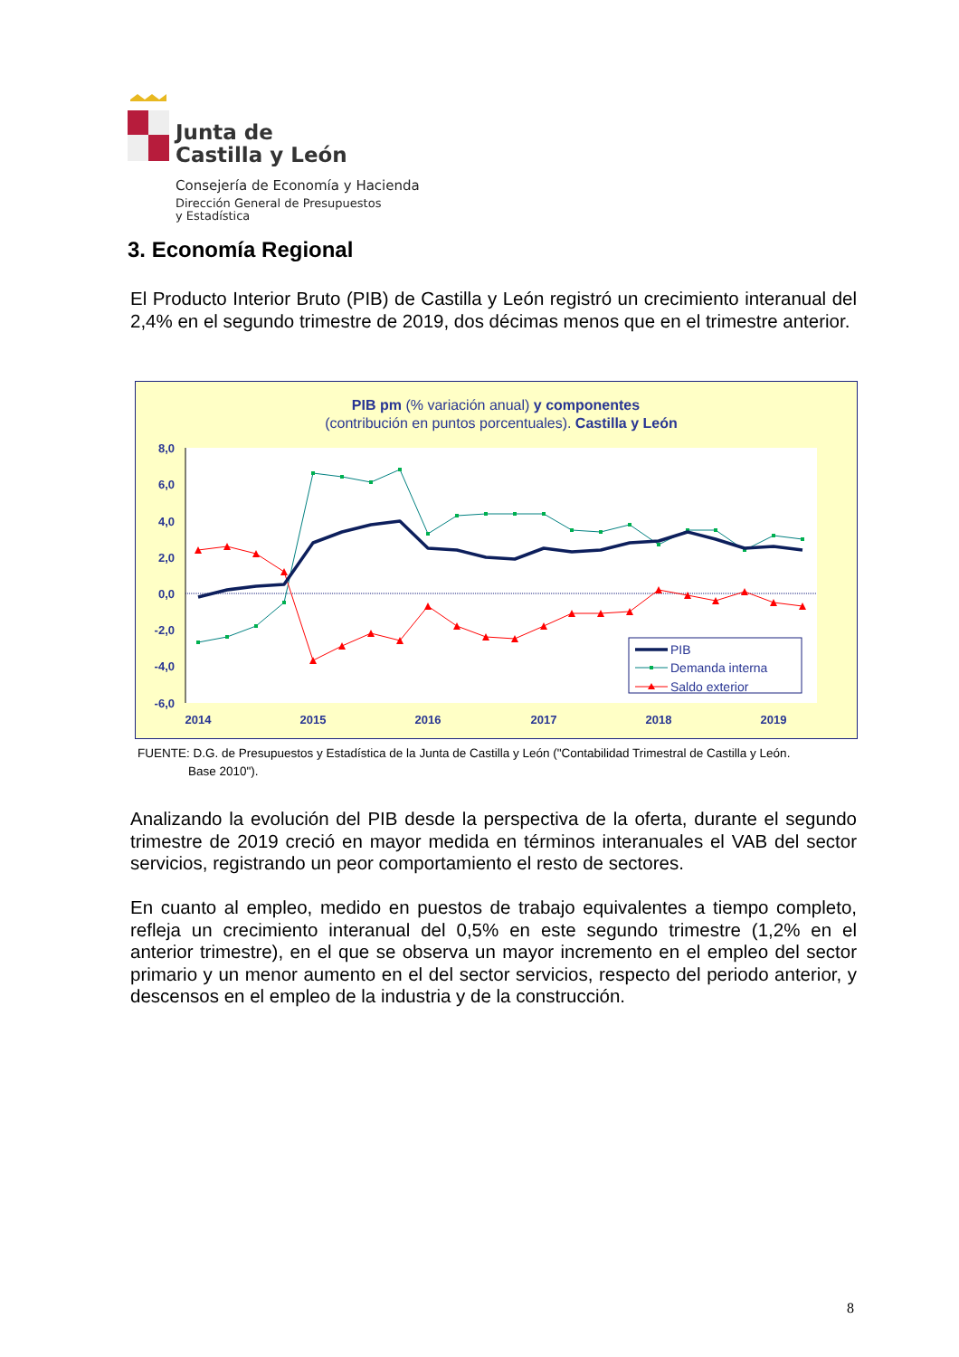Junta de
Castilla y León
Consejería de Economía y Hacienda
Dirección General de Presupuestos
y Estadística
3. Economía Regional
El Producto Interior Bruto (PIB) de Castilla y León registró un crecimiento interanual del 2,4% en el segundo trimestre de 2019, dos décimas menos que en el trimestre anterior.
PIB pm (% variación anual) y componentes
(contribución en puntos porcentuales). Castilla y León
8,0
6,0
4,0
2,0
0,0
-2,0
-4,0
-6,0
2014
2015
2016
2017
2018
2019
PIB
Demanda interna
Saldo exterior
FUENTE: D.G. de Presupuestos y Estadística de la Junta de Castilla y León ("Contabilidad Trimestral de Castilla y León.
Base 2010").
Analizando la evolución del PIB desde la perspectiva de la oferta, durante el segundo trimestre de 2019 creció en mayor medida en términos interanuales el VAB del sector servicios, registrando un peor comportamiento el resto de sectores.
En cuanto al empleo, medido en puestos de trabajo equivalentes a tiempo completo, refleja un crecimiento interanual del 0,5% en este segundo trimestre (1,2% en el anterior trimestre), en el que se observa un mayor incremento en el empleo del sector primario y un menor aumento en el del sector servicios, respecto del periodo anterior, y descensos en el empleo de la industria y de la construcción.
8